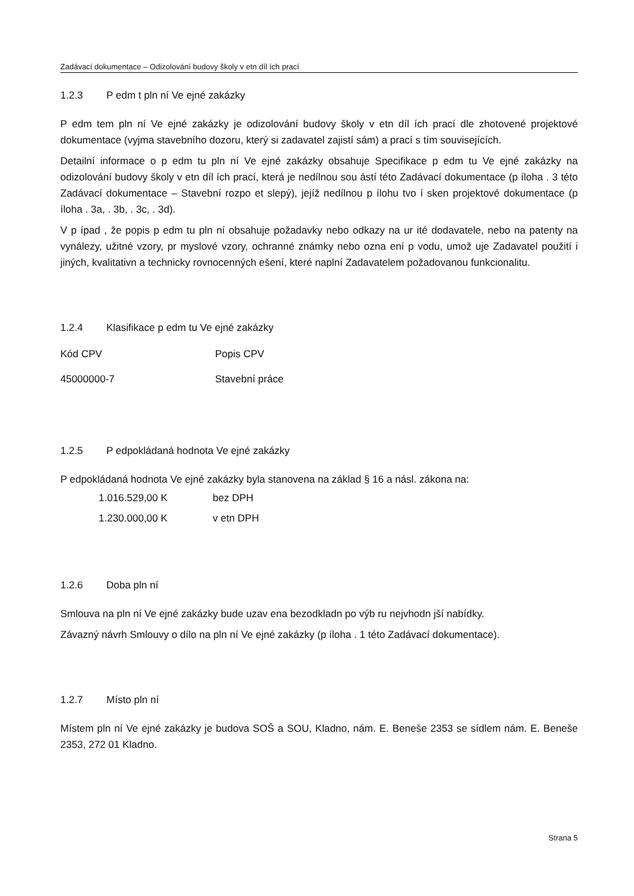Zadávací dokumentace – Odizolování budovy školy v etn díl ích prací
1.2.3 P edm t pln ní Ve ejné zakázky
P edm tem pln ní Ve ejné zakázky je odizolování budovy školy v etn díl ích prací dle zhotovené projektové dokumentace (vyjma stavebního dozoru, který si zadavatel zajistí sám) a prací s tím souvisejících.
Detailní informace o p edm tu pln ní Ve ejné zakázky obsahuje Specifikace p edm tu Ve ejné zakázky na odizolování budovy školy v etn díl ích prací, která je nedílnou sou ástí této Zadávací dokumentace (p íloha . 3 této Zadávací dokumentace – Stavební rozpo et slepý), jejíž nedílnou p ílohu tvo í sken projektové dokumentace (p íloha . 3a, . 3b, . 3c, . 3d).
V p ípad , že popis p edm tu pln ní obsahuje požadavky nebo odkazy na ur ité dodavatele, nebo na patenty na vynálezy, užitné vzory, pr myslové vzory, ochranné známky nebo ozna ení p vodu, umož uje Zadavatel použití i jiných, kvalitativn a technicky rovnocenných ešení, které naplní Zadavatelem požadovanou funkcionalitu.
1.2.4 Klasifikace p edm tu Ve ejné zakázky
Kód CPV Popis CPV
45000000-7 Stavební práce
1.2.5 P edpokládaná hodnota Ve ejné zakázky
P edpokládaná hodnota Ve ejné zakázky byla stanovena na základ § 16 a násl. zákona na:
1.016.529,00 K bez DPH
1.230.000,00 K v etn DPH
1.2.6 Doba pln ní
Smlouva na pln ní Ve ejné zakázky bude uzav ena bezodkladn po výb ru nejvhodn jší nabídky.
Závazný návrh Smlouvy o dílo na pln ní Ve ejné zakázky (p íloha . 1 této Zadávací dokumentace).
1.2.7 Místo pln ní
Místem pln ní Ve ejné zakázky je budova SOŠ a SOU, Kladno, nám. E. Beneše 2353 se sídlem nám. E. Beneše 2353, 272 01 Kladno.
Strana 5